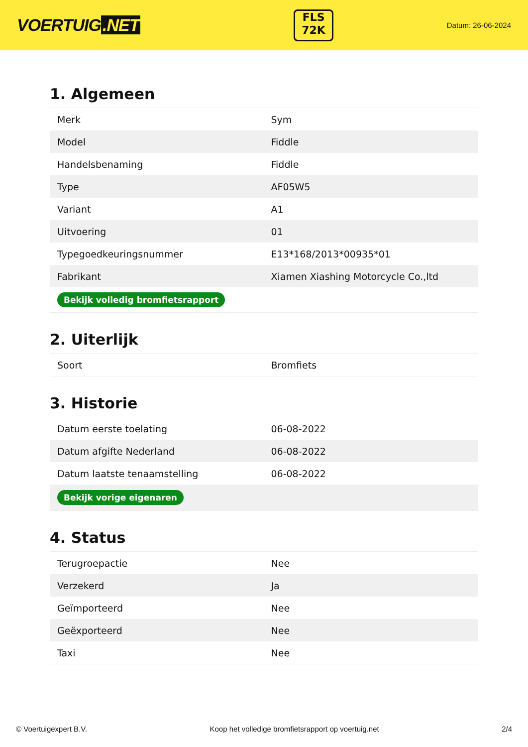VOERTUIG.NET
FLS
72K
Datum: 26-06-2024
1. Algemeen
| Merk | Sym |
| Model | Fiddle |
| Handelsbenaming | Fiddle |
| Type | AF05W5 |
| Variant | A1 |
| Uitvoering | 01 |
| Typegoedkeuringsnummer | E13*168/2013*00935*01 |
| Fabrikant | Xiamen Xiashing Motorcycle Co.,ltd |
| Bekijk volledig bromfietsrapport | |
2. Uiterlijk
| Soort | Bromfiets |
3. Historie
| Datum eerste toelating | 06-08-2022 |
| Datum afgifte Nederland | 06-08-2022 |
| Datum laatste tenaamstelling | 06-08-2022 |
| Bekijk vorige eigenaren | |
4. Status
| Terugroepactie | Nee |
| Verzekerd | Ja |
| Geïmporteerd | Nee |
| Geëxporteerd | Nee |
| Taxi | Nee |
© Voertuigexpert B.V. Koop het volledige bromfietsrapport op voertuig.net 2/4